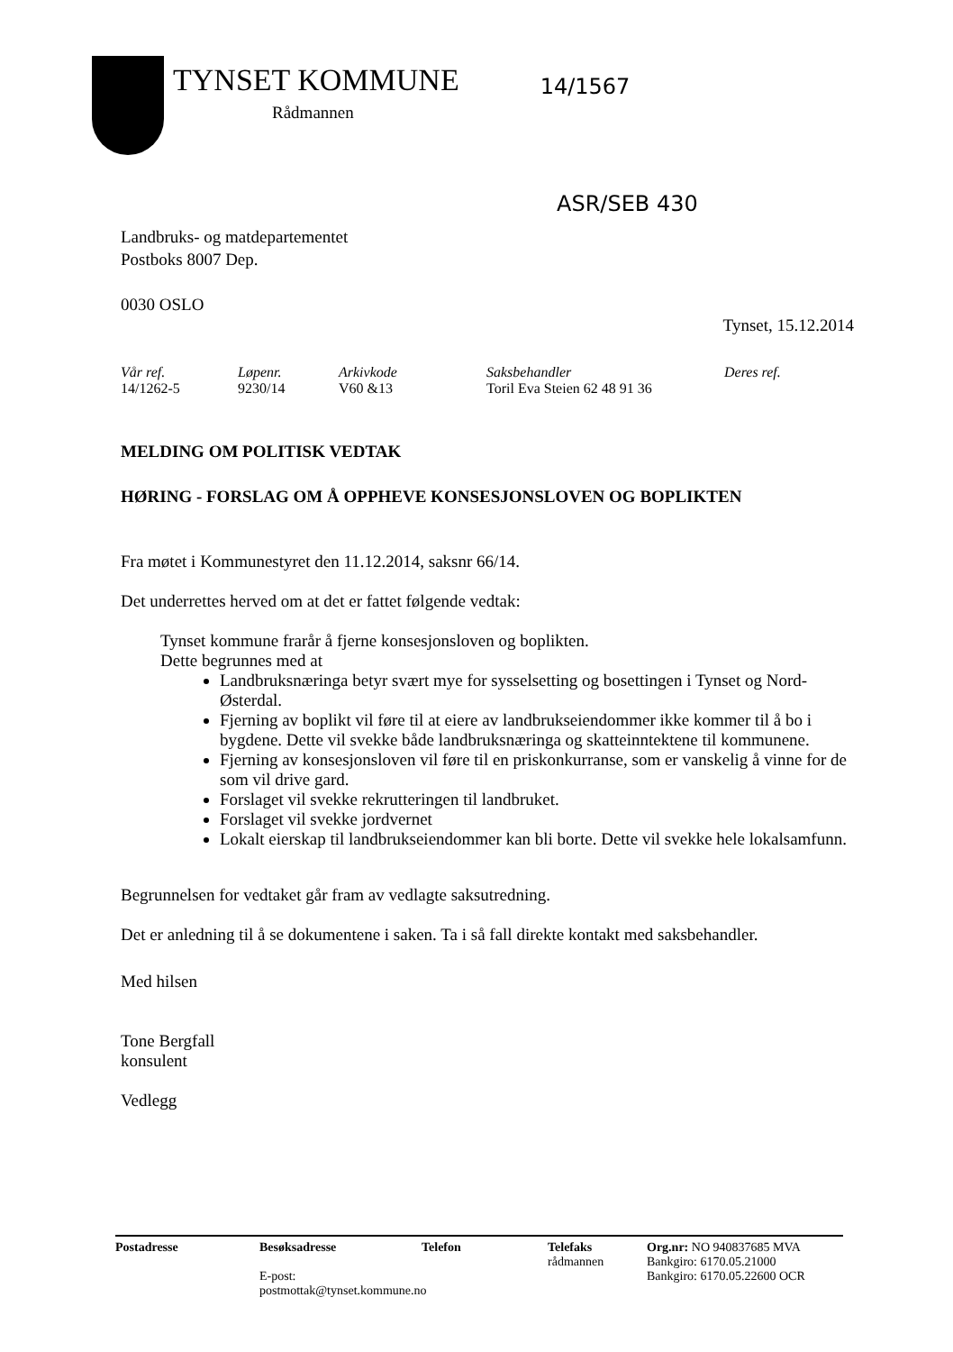TYNSET KOMMUNE
Rådmannen
14/1567
ASR/SEB 430
Landbruks- og matdepartementet
Postboks 8007 Dep.
0030 OSLO
Tynset, 15.12.2014
| Vår ref. | Løpenr. | Arkivkode | Saksbehandler | Deres ref. |
| --- | --- | --- | --- | --- |
| 14/1262-5 | 9230/14 | V60 &13 | Toril Eva Steien 62 48 91 36 | |
MELDING OM POLITISK VEDTAK
HØRING - FORSLAG OM Å OPPHEVE KONSESJONSLOVEN OG BOPLIKTEN
Fra møtet i Kommunestyret den 11.12.2014, saksnr 66/14.
Det underrettes herved om at det er fattet følgende vedtak:
Tynset kommune frarår å fjerne konsesjonsloven og boplikten.
Dette begrunnes med at
Landbruksnæringa betyr svært mye for sysselsetting og bosettingen i Tynset og Nord-Østerdal.
Fjerning av boplikt vil føre til at eiere av landbrukseiendommer ikke kommer til å bo i bygdene. Dette vil svekke både landbruksnæringa og skatteinntektene til kommunene.
Fjerning av konsesjonsloven vil føre til en priskonkurranse, som er vanskelig å vinne for de som vil drive gard.
Forslaget vil svekke rekrutteringen til landbruket.
Forslaget vil svekke jordvernet
Lokalt eierskap til landbrukseiendommer kan bli borte. Dette vil svekke hele lokalsamfunn.
Begrunnelsen for vedtaket går fram av vedlagte saksutredning.
Det er anledning til å se dokumentene i saken. Ta i så fall direkte kontakt med saksbehandler.
Med hilsen
Tone Bergfall
konsulent
Vedlegg
Postadresse
Besøksadresse
E-post: postmottak@tynset.kommune.no
Telefon
Telefaks
rådmannen
Org.nr: NO 940837685 MVA
Bankgiro: 6170.05.21000
Bankgiro: 6170.05.22600 OCR